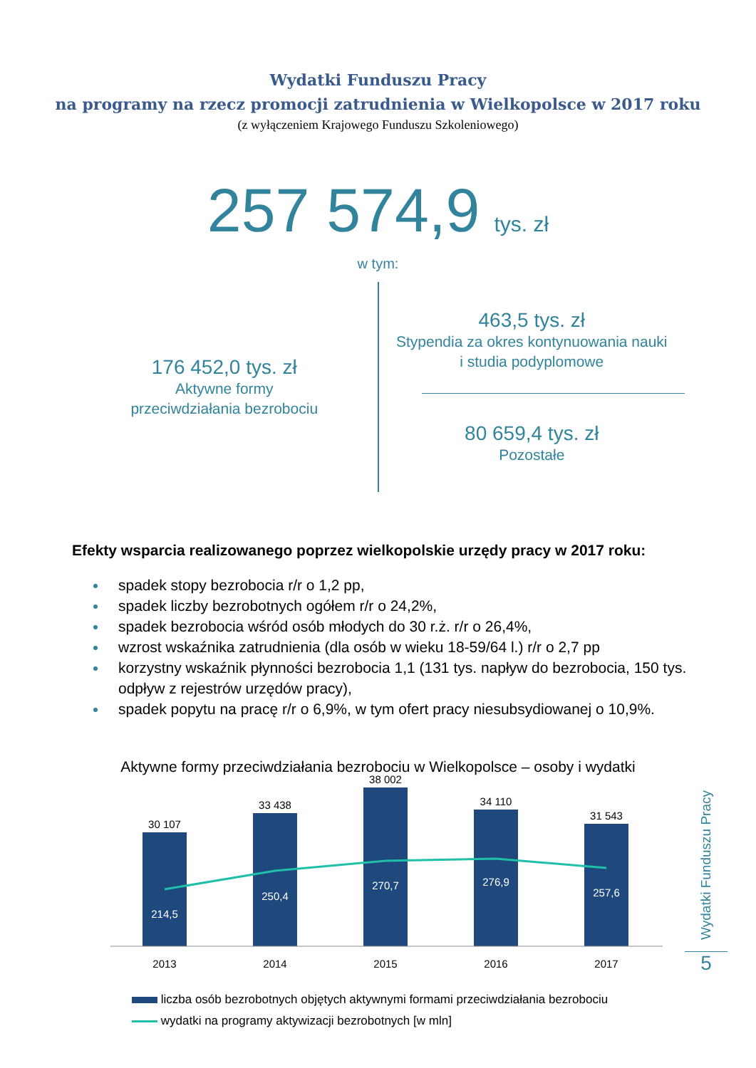Wydatki Funduszu Pracy
na programy na rzecz promocji zatrudnienia w Wielkopolsce w 2017 roku
(z wyłączeniem Krajowego Funduszu Szkoleniowego)
257 574,9 tys. zł
w tym:
176 452,0 tys. zł
Aktywne formy
przeciwdziałania bezrobociu
463,5 tys. zł
Stypendia za okres kontynuowania nauki
i studia podyplomowe
80 659,4 tys. zł
Pozostałe
Efekty wsparcia realizowanego poprzez wielkopolskie urzędy pracy w 2017 roku:
spadek stopy bezrobocia r/r o 1,2 pp,
spadek liczby bezrobotnych ogółem r/r o 24,2%,
spadek bezrobocia wśród osób młodych do 30 r.ż. r/r o 26,4%,
wzrost wskaźnika zatrudnienia (dla osób w wieku 18-59/64 l.) r/r o 2,7 pp
korzystny wskaźnik płynności bezrobocia 1,1 (131 tys. napływ do bezrobocia, 150 tys. odpływ z rejestrów urzędów pracy),
spadek popytu na pracę r/r o 6,9%, w tym ofert pracy niesubsydiowanej o 10,9%.
Aktywne formy przeciwdziałania bezrobociu w Wielkopolsce – osoby i wydatki
30 107
33 438
38 002
34 110
31 543
214,5
250,4
270,7
276,9
257,6
2013
2014
2015
2016
2017
liczba osób bezrobotnych objętych aktywnymi formami przeciwdziałania bezrobociu
wydatki na programy aktywizacji bezrobotnych [w mln]
Wydatki Funduszu Pracy
5